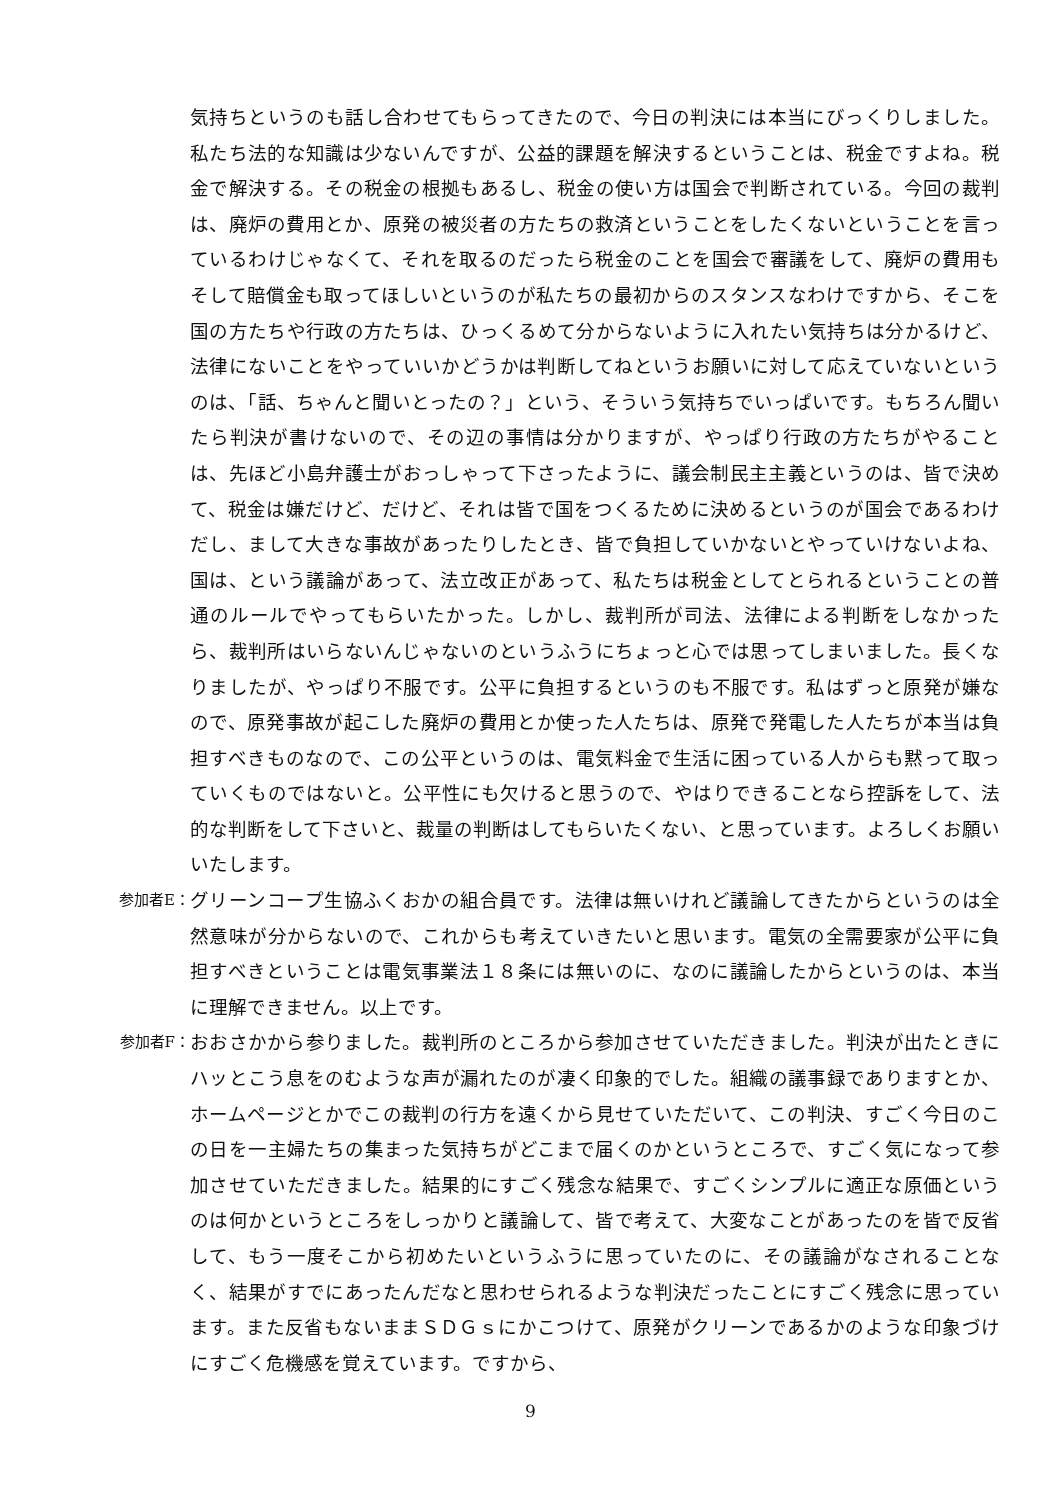気持ちというのも話し合わせてもらってきたので、今日の判決には本当にびっくりしました。私たち法的な知識は少ないんですが、公益的課題を解決するということは、税金ですよね。税金で解決する。その税金の根拠もあるし、税金の使い方は国会で判断されている。今回の裁判は、廃炉の費用とか、原発の被災者の方たちの救済ということをしたくないということを言っているわけじゃなくて、それを取るのだったら税金のことを国会で審議をして、廃炉の費用もそして賠償金も取ってほしいというのが私たちの最初からのスタンスなわけですから、そこを国の方たちや行政の方たちは、ひっくるめて分からないように入れたい気持ちは分かるけど、法律にないことをやっていいかどうかは判断してねというお願いに対して応えていないというのは、「話、ちゃんと聞いとったの？」という、そういう気持ちでいっぱいです。もちろん聞いたら判決が書けないので、その辺の事情は分かりますが、やっぱり行政の方たちがやることは、先ほど小島弁護士がおっしゃって下さったように、議会制民主主義というのは、皆で決めて、税金は嫌だけど、だけど、それは皆で国をつくるために決めるというのが国会であるわけだし、まして大きな事故があったりしたとき、皆で負担していかないとやっていけないよね、国は、という議論があって、法立改正があって、私たちは税金としてとられるということの普通のルールでやってもらいたかった。しかし、裁判所が司法、法律による判断をしなかったら、裁判所はいらないんじゃないのというふうにちょっと心では思ってしまいました。長くなりましたが、やっぱり不服です。公平に負担するというのも不服です。私はずっと原発が嫌なので、原発事故が起こした廃炉の費用とか使った人たちは、原発で発電した人たちが本当は負担すべきものなので、この公平というのは、電気料金で生活に困っている人からも黙って取っていくものではないと。公平性にも欠けると思うので、やはりできることなら控訴をして、法的な判断をして下さいと、裁量の判断はしてもらいたくない、と思っています。よろしくお願いいたします。
参加者E：
グリーンコープ生協ふくおかの組合員です。法律は無いけれど議論してきたからというのは全然意味が分からないので、これからも考えていきたいと思います。電気の全需要家が公平に負担すべきということは電気事業法１８条には無いのに、なのに議論したからというのは、本当に理解できません。以上です。
参加者F：
おおさかから参りました。裁判所のところから参加させていただきました。判決が出たときにハッとこう息をのむような声が漏れたのが凄く印象的でした。組織の議事録でありますとか、ホームページとかでこの裁判の行方を遠くから見せていただいて、この判決、すごく今日のこの日を一主婦たちの集まった気持ちがどこまで届くのかというところで、すごく気になって参加させていただきました。結果的にすごく残念な結果で、すごくシンプルに適正な原価というのは何かというところをしっかりと議論して、皆で考えて、大変なことがあったのを皆で反省して、もう一度そこから初めたいというふうに思っていたのに、その議論がなされることなく、結果がすでにあったんだなと思わせられるような判決だったことにすごく残念に思っています。また反省もないままＳＤＧｓにかこつけて、原発がクリーンであるかのような印象づけにすごく危機感を覚えています。ですから、
9